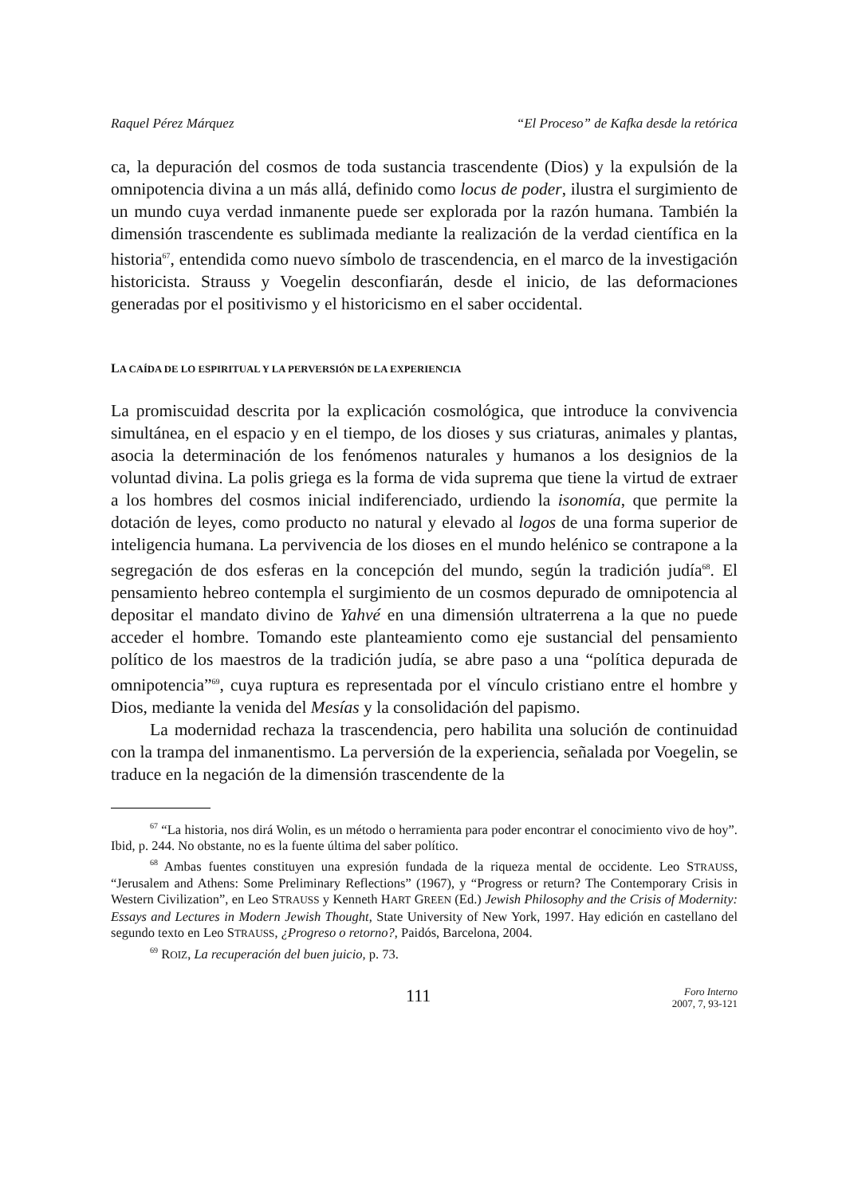Raquel Pérez Márquez “El Proceso” de Kafka desde la retórica
ca, la depuración del cosmos de toda sustancia trascendente (Dios) y la expulsión de la omnipotencia divina a un más allá, definido como locus de poder, ilustra el surgimiento de un mundo cuya verdad inmanente puede ser explorada por la razón humana. También la dimensión trascendente es sublimada mediante la realización de la verdad científica en la historia<sup>67</sup>, entendida como nuevo símbolo de trascendencia, en el marco de la investigación historicista. Strauss y Voegelin desconfiarán, desde el inicio, de las deformaciones generadas por el positivismo y el historicismo en el saber occidental.
LA CAÍDA DE LO ESPIRITUAL Y LA PERVERSIÓN DE LA EXPERIENCIA
La promiscuidad descrita por la explicación cosmológica, que introduce la convivencia simultánea, en el espacio y en el tiempo, de los dioses y sus criaturas, animales y plantas, asocia la determinación de los fenómenos naturales y humanos a los designios de la voluntad divina. La polis griega es la forma de vida suprema que tiene la virtud de extraer a los hombres del cosmos inicial indiferenciado, urdiendo la isonomía, que permite la dotación de leyes, como producto no natural y elevado al logos de una forma superior de inteligencia humana. La pervivencia de los dioses en el mundo helénico se contrapone a la segregación de dos esferas en la concepción del mundo, según la tradición judía<sup>68</sup>. El pensamiento hebreo contempla el surgimiento de un cosmos depurado de omnipotencia al depositar el mandato divino de Yahvé en una dimensión ultraterrena a la que no puede acceder el hombre. Tomando este planteamiento como eje sustancial del pensamiento político de los maestros de la tradición judía, se abre paso a una “política depurada de omnipotencia”<sup>69</sup>, cuya ruptura es representada por el vínculo cristiano entre el hombre y Dios, mediante la venida del Mesías y la consolidación del papismo.
La modernidad rechaza la trascendencia, pero habilita una solución de continuidad con la trampa del inmanentismo. La perversión de la experiencia, señalada por Voegelin, se traduce en la negación de la dimensión trascendente de la
<sup>67</sup> “La historia, nos dirá Wolin, es un método o herramienta para poder encontrar el conocimiento vivo de hoy”. Ibid, p. 244. No obstante, no es la fuente última del saber político.
<sup>68</sup> Ambas fuentes constituyen una expresión fundada de la riqueza mental de occidente. Leo STRAUSS, “Jerusalem and Athens: Some Preliminary Reflections” (1967), y “Progress or return? The Contemporary Crisis in Western Civilization”, en Leo STRAUSS y Kenneth HART GREEN (Ed.) Jewish Philosophy and the Crisis of Modernity: Essays and Lectures in Modern Jewish Thought, State University of New York, 1997. Hay edición en castellano del segundo texto en Leo STRAUSS, ¿Progreso o retorno?, Paidós, Barcelona, 2004.
<sup>69</sup> ROIZ, La recuperación del buen juicio, p. 73.
111
Foro Interno
2007, 7, 93-121